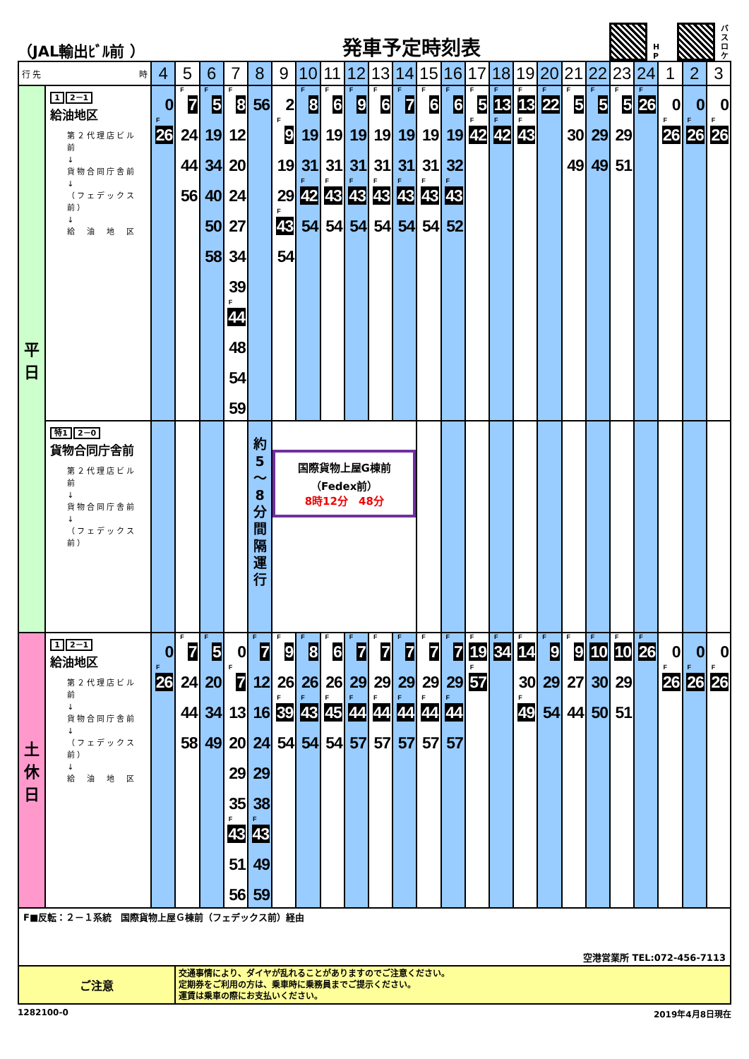（JAL輸出ﾋﾞﾙ前 ）
発車予定時刻表
H P
バ ス ロ ケ
| 行 先 時 | | 4 | 5 | 6 | 7 | 8 | 9 | 10 | 11 | 12 | 13 | 14 | 15 | 16 | 17 | 18 | 19 | 20 | 21 | 22 | 23 | 24 | 1 | 2 | 3 |
| --- | --- | --- | --- | --- | --- | --- | --- | --- | --- | --- | --- | --- | --- | --- | --- | --- | --- | --- | --- | --- | --- | --- | --- | --- | --- |
| 平 日 | 1 2－1 給油地区 第２代理店ビル前 ↓ 貨物合同庁舎前 ↓ （フェデックス前） ↓ 給 油 地 区 | 0 F 26 | F 7 24 44 56 | F 5 19 34 40 50 58 | F 8 12 20 24 27 34 39 F 44 48 54 59 | 56 | 2 F 9 19 29 F 43 54 | F 8 19 31 F 42 54 | F 6 19 31 F 43 54 | F 9 19 31 F 43 54 | F 6 19 31 F 43 54 | F 7 19 31 F 43 54 | F 6 19 31 F 43 54 | F 6 19 32 F 43 52 | F 5 F 42 | F 13 F 42 | F 13 F 43 | F 22 | F 5 30 49 | F 5 29 49 | F 5 29 51 | F 26 | 0 F 26 | 0 F 26 | 0 F 26 |
| | 特1 2－0 貨物合同庁舎前 第２代理店ビル前 ↓ 貨物合同庁舎前 ↓ （フェデックス前） | | | | | 約 5 ～ 8 分 間 隔 運 行 | 国際貨物上屋G棟前 （Fedex前） 8時12分 48分 | | | | | | | | | | | | | | | | | | |
| 土 休 日 | 1 2－1 給油地区 第２代理店ビル前 ↓ 貨物合同庁舎前 ↓ （フェデックス前） ↓ 給 油 地 区 | 0 F 26 | F 7 24 44 58 | F 5 20 34 49 | 0 F 7 13 20 29 35 F 43 51 56 | F 7 12 16 24 29 38 F 43 49 59 | F 9 26 F 39 54 | F 8 26 F 43 54 | F 6 26 F 45 54 | F 7 29 F 44 57 | F 7 29 F 44 57 | F 7 29 F 44 57 | F 7 29 F 44 57 | F 7 29 F 44 57 | F 19 F 57 | F 34 | F 14 30 F 49 | F 9 29 54 | F 9 27 44 | F 10 30 50 | F 10 29 51 | F 26 | 0 F 26 | 0 F 26 | 0 F 26 |
| F■反転：２－１系統 国際貨物上屋Ｇ棟前（フェデックス前）経由 空港営業所 TEL:072-456-7113 | | | | | | | | | | | | | | | | | | | | | | | | | |
| ご注意 | | | 交通事情により、ダイヤが乱れることがありますのでご注意ください。 定期券をご利用の方は、乗車時に乗務員までご提示ください。 運賃は乗車の際にお支払いください。 | | | | | | | | | | | | | | | | | | | | | | |
1282100-0 2019年4月8日現在